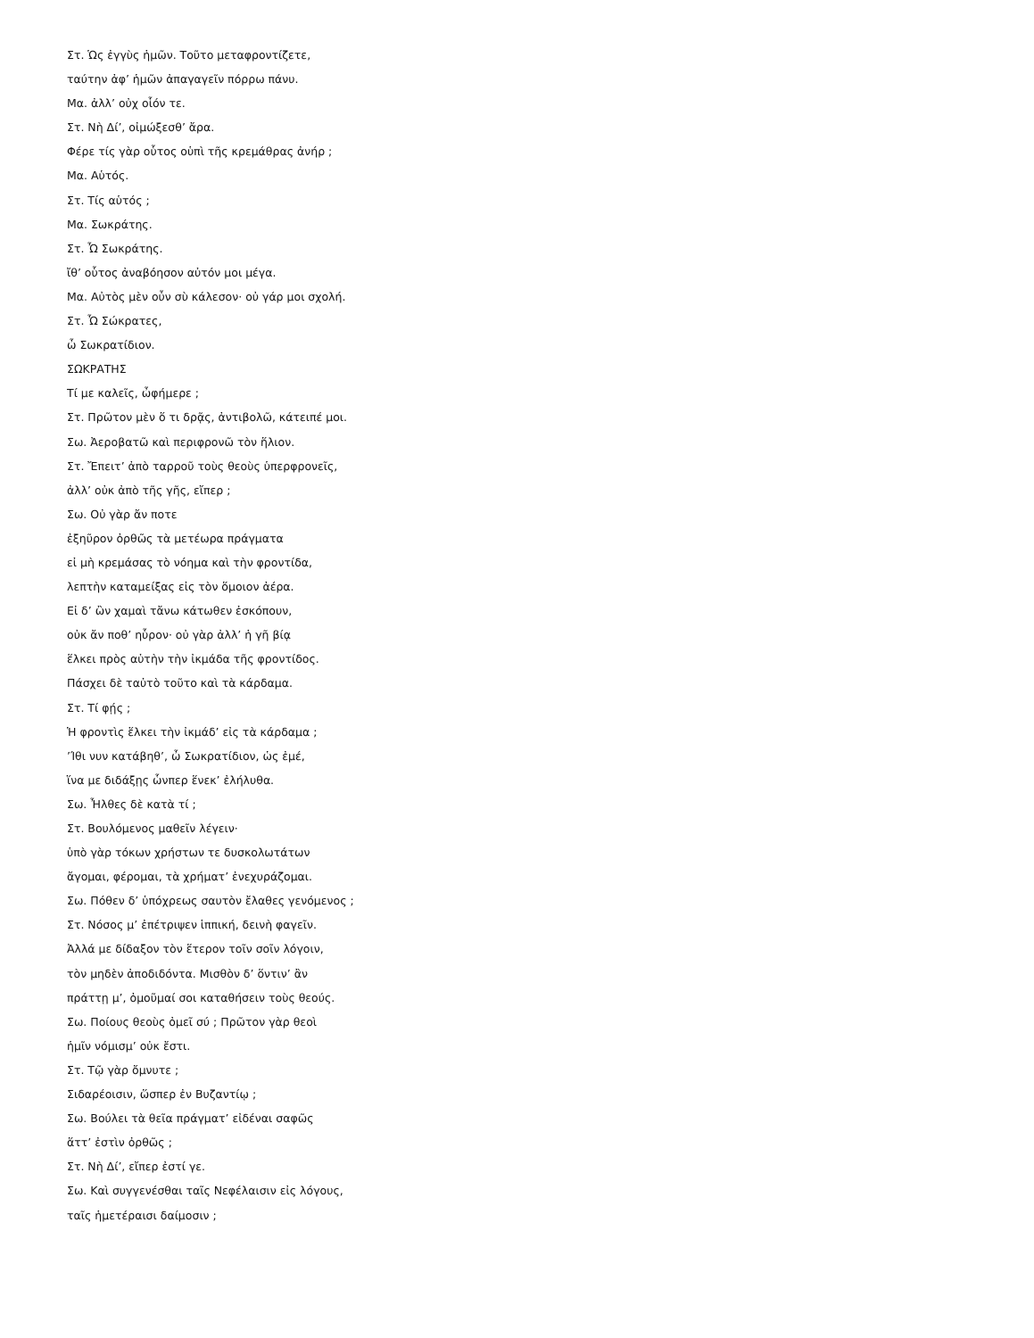Στ. Ὡς ἐγγὺς ἡμῶν. Τοῦτο μεταφροντίζετε,
ταύτην ἀφ’ ἡμῶν ἀπαγαγεῖν πόρρω πάνυ.
Μα. ἀλλ’ οὐχ οἷόν τε.
Στ. Νὴ Δί’, οἰμώξεσθ’ ἄρα.
Φέρε τίς γὰρ οὗτος οὑπὶ τῆς κρεμάθρας ἀνήρ ;
Μα. Αὑτός.
Στ. Τίς αὑτός ;
Μα. Σωκράτης.
Στ. Ὦ Σωκράτης.
ἴθ’ οὗτος ἀναβόησον αὐτόν μοι μέγα.
Μα. Αὐτὸς μὲν οὖν σὺ κάλεσον· οὐ γάρ μοι σχολή.
Στ. Ὦ Σώκρατες,
ὦ Σωκρατίδιον.
ΣΩΚΡΑΤΗΣ
Τί με καλεῖς, ὦφήμερε ;
Στ. Πρῶτον μὲν ὅ τι δρᾷς, ἀντιβολῶ, κάτειπέ μοι.
Σω. Ἀεροβατῶ καὶ περιφρονῶ τὸν ἥλιον.
Στ. Ἔπειτ’ ἀπὸ ταρροῦ τοὺς θεοὺς ὑπερφρονεῖς,
ἀλλ’ οὐκ ἀπὸ τῆς γῆς, εἴπερ ;
Σω. Οὐ γὰρ ἄν ποτε
ἐξηῦρον ὀρθῶς τὰ μετέωρα πράγματα
εἰ μὴ κρεμάσας τὸ νόημα καὶ τὴν φροντίδα,
λεπτὴν καταμείξας εἰς τὸν ὅμοιον ἀέρα.
Εἰ δ’ ὢν χαμαὶ τἄνω κάτωθεν ἐσκόπουν,
οὐκ ἄν ποθ’ ηὗρον· οὐ γὰρ ἀλλ’ ἡ γῆ βίᾳ
ἕλκει πρὸς αὑτὴν τὴν ἰκμάδα τῆς φροντίδος.
Πάσχει δὲ ταὐτὸ τοῦτο καὶ τὰ κάρδαμα.
Στ. Τί φῄς ;
Ἡ φροντὶς ἕλκει τὴν ἰκμάδ’ εἰς τὰ κάρδαμα ;
’Ίθι νυν κατάβηθ’, ὦ Σωκρατίδιον, ὡς ἐμέ,
ἵνα με διδάξῃς ὧνπερ ἕνεκ’ ἐλήλυθα.
Σω. Ἦλθες δὲ κατὰ τί ;
Στ. Βουλόμενος μαθεῖν λέγειν·
ὑπὸ γὰρ τόκων χρήστων τε δυσκολωτάτων
ἄγομαι, φέρομαι, τὰ χρήματ’ ἐνεχυράζομαι.
Σω. Πόθεν δ’ ὑπόχρεως σαυτὸν ἔλαθες γενόμενος ;
Στ. Νόσος μ’ ἐπέτριψεν ἱππική, δεινὴ φαγεῖν.
Ἀλλά με δίδαξον τὸν ἕτερον τοῖν σοῖν λόγοιν,
τὸν μηδὲν ἀποδιδόντα. Μισθὸν δ’ ὅντιν’ ἂν
πράττῃ μ’, ὀμοῦμαί σοι καταθήσειν τοὺς θεούς.
Σω. Ποίους θεοὺς ὀμεῖ σύ ; Πρῶτον γὰρ θεοὶ
ἡμῖν νόμισμ’ οὐκ ἔστι.
Στ. Τῷ γὰρ ὄμνυτε ;
Σιδαρέοισιν, ὥσπερ ἐν Βυζαντίῳ ;
Σω. Βούλει τὰ θεῖα πράγματ’ εἰδέναι σαφῶς
ἅττ’ ἐστὶν ὀρθῶς ;
Στ. Νὴ Δί’, εἴπερ ἐστί γε.
Σω. Καὶ συγγενέσθαι ταῖς Νεφέλαισιν εἰς λόγους,
ταῖς ἡμετέραισι δαίμοσιν ;